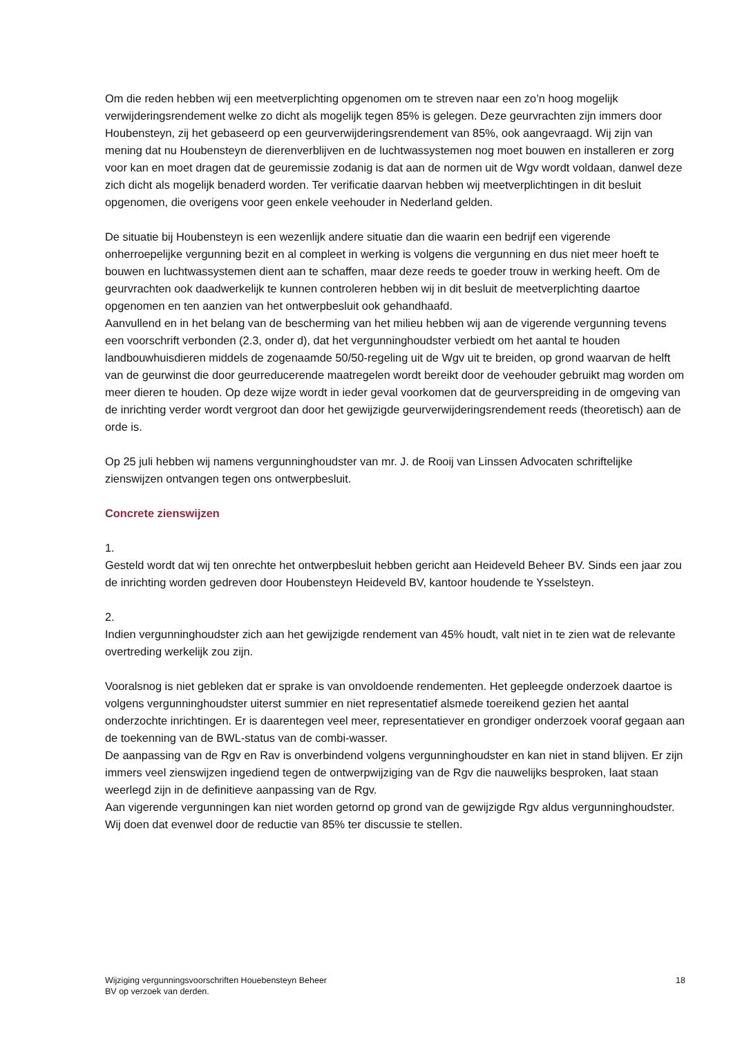Om die reden hebben wij een meetverplichting opgenomen om te streven naar een zo’n hoog mogelijk verwijderingsrendement welke zo dicht als mogelijk tegen 85% is gelegen. Deze geurvrachten zijn immers door Houbensteyn, zij het gebaseerd op een geurverwijderingsrendement van 85%, ook aangevraagd. Wij zijn van mening dat nu Houbensteyn de dierenverblijven en de luchtwassystemen nog moet bouwen en installeren er zorg voor kan en moet dragen dat de geuremissie zodanig is dat aan de normen uit de Wgv wordt voldaan, danwel deze zich dicht als mogelijk benaderd worden. Ter verificatie daarvan hebben wij meetverplichtingen in dit besluit opgenomen, die overigens voor geen enkele veehouder in Nederland gelden.
De situatie bij Houbensteyn is een wezenlijk andere situatie dan die waarin een bedrijf een vigerende onherroepelijke vergunning bezit en al compleet in werking is volgens die vergunning en dus niet meer hoeft te bouwen en luchtwassystemen dient aan te schaffen, maar deze reeds te goeder trouw in werking heeft. Om de geurvrachten ook daadwerkelijk te kunnen controleren hebben wij in dit besluit de meetverplichting daartoe opgenomen en ten aanzien van het ontwerpbesluit ook gehandhaafd.
Aanvullend en in het belang van de bescherming van het milieu hebben wij aan de vigerende vergunning tevens een voorschrift verbonden (2.3, onder d), dat het vergunninghoudster verbiedt om het aantal te houden landbouwhuisdieren middels de zogenaamde 50/50-regeling uit de Wgv uit te breiden, op grond waarvan de helft van de geurwinst die door geurreducerende maatregelen wordt bereikt door de veehouder gebruikt mag worden om meer dieren te houden. Op deze wijze wordt in ieder geval voorkomen dat de geurverspreiding in de omgeving van de inrichting verder wordt vergroot dan door het gewijzigde geurverwijderingsrendement reeds (theoretisch) aan de orde is.
Op 25 juli hebben wij namens vergunninghoudster van mr. J. de Rooij van Linssen Advocaten schriftelijke zienswijzen ontvangen tegen ons ontwerpbesluit.
Concrete zienswijzen
1.
Gesteld wordt dat wij ten onrechte het ontwerpbesluit hebben gericht aan Heideveld Beheer BV. Sinds een jaar zou de inrichting worden gedreven door Houbensteyn Heideveld BV, kantoor houdende te Ysselsteyn.
2.
Indien vergunninghoudster zich aan het gewijzigde rendement van 45% houdt, valt niet in te zien wat de relevante overtreding werkelijk zou zijn.
Vooralsnog is niet gebleken dat er sprake is van onvoldoende rendementen. Het gepleegde onderzoek daartoe is volgens vergunninghoudster uiterst summier en niet representatief alsmede toereikend gezien het aantal onderzochte inrichtingen. Er is daarentegen veel meer, representatiever en grondiger onderzoek vooraf gegaan aan de toekenning van de BWL-status van de combi-wasser.
De aanpassing van de Rgv en Rav is onverbindend volgens vergunninghoudster en kan niet in stand blijven. Er zijn immers veel zienswijzen ingediend tegen de ontwerpwijziging van de Rgv die nauwelijks besproken, laat staan weerlegd zijn in de definitieve aanpassing van de Rgv.
Aan vigerende vergunningen kan niet worden getornd op grond van de gewijzigde Rgv aldus vergunninghoudster. Wij doen dat evenwel door de reductie van 85% ter discussie te stellen.
Wijziging vergunningsvoorschriften Houebensteyn Beheer
BV op verzoek van derden.
18